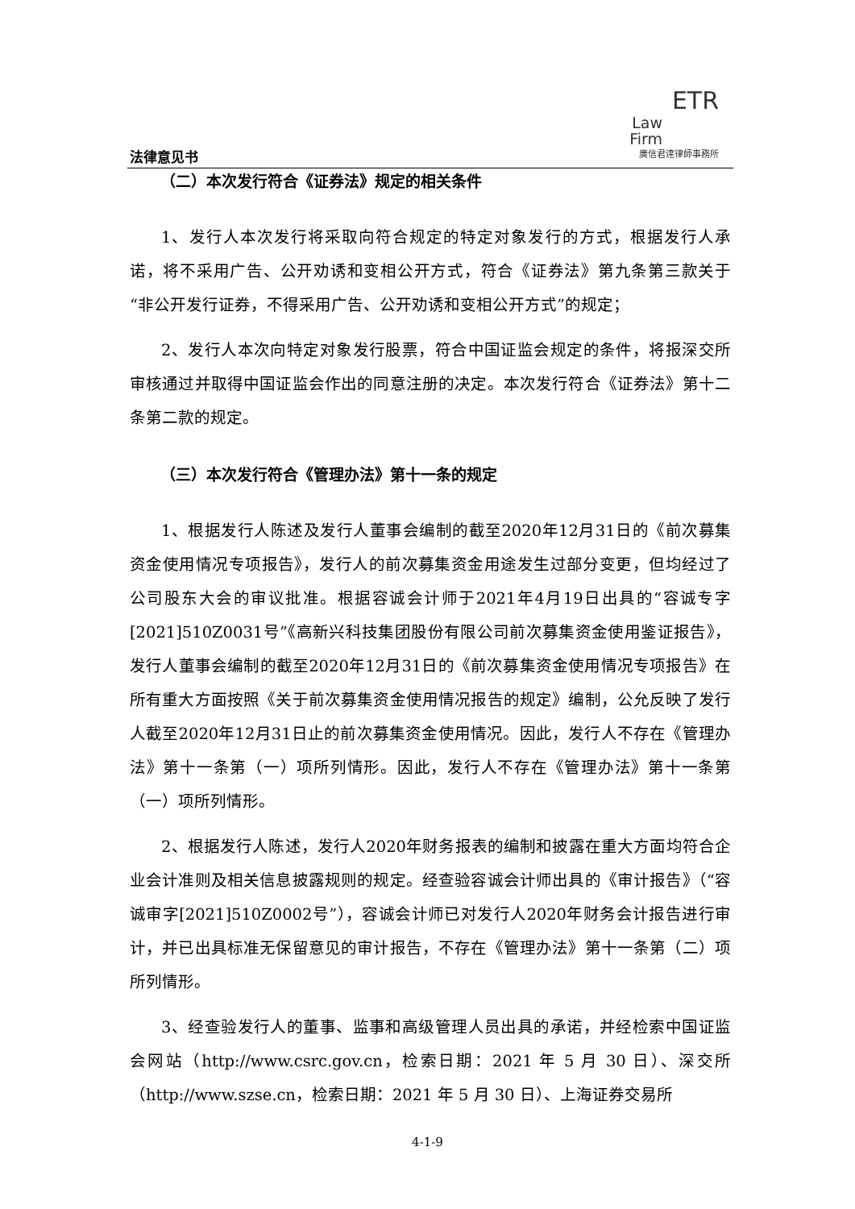法律意见书
ETR
Law
Firm
廣信君達律師事務所
（二）本次发行符合《证券法》规定的相关条件
1、发行人本次发行将采取向符合规定的特定对象发行的方式，根据发行人承诺，将不采用广告、公开劝诱和变相公开方式，符合《证券法》第九条第三款关于“非公开发行证券，不得采用广告、公开劝诱和变相公开方式”的规定；
2、发行人本次向特定对象发行股票，符合中国证监会规定的条件，将报深交所审核通过并取得中国证监会作出的同意注册的决定。本次发行符合《证券法》第十二条第二款的规定。
（三）本次发行符合《管理办法》第十一条的规定
1、根据发行人陈述及发行人董事会编制的截至2020年12月31日的《前次募集资金使用情况专项报告》，发行人的前次募集资金用途发生过部分变更，但均经过了公司股东大会的审议批准。根据容诚会计师于2021年4月19日出具的“容诚专字[2021]510Z0031号”《高新兴科技集团股份有限公司前次募集资金使用鉴证报告》，发行人董事会编制的截至2020年12月31日的《前次募集资金使用情况专项报告》在所有重大方面按照《关于前次募集资金使用情况报告的规定》编制，公允反映了发行人截至2020年12月31日止的前次募集资金使用情况。因此，发行人不存在《管理办法》第十一条第（一）项所列情形。因此，发行人不存在《管理办法》第十一条第（一）项所列情形。
2、根据发行人陈述，发行人2020年财务报表的编制和披露在重大方面均符合企业会计准则及相关信息披露规则的规定。经查验容诚会计师出具的《审计报告》（“容诚审字[2021]510Z0002号”），容诚会计师已对发行人2020年财务会计报告进行审计，并已出具标准无保留意见的审计报告，不存在《管理办法》第十一条第（二）项所列情形。
3、经查验发行人的董事、监事和高级管理人员出具的承诺，并经检索中国证监会网站（http://www.csrc.gov.cn，检索日期：2021 年 5 月 30 日）、深交所（http://www.szse.cn，检索日期：2021 年 5 月 30 日）、上海证券交易所
4-1-9